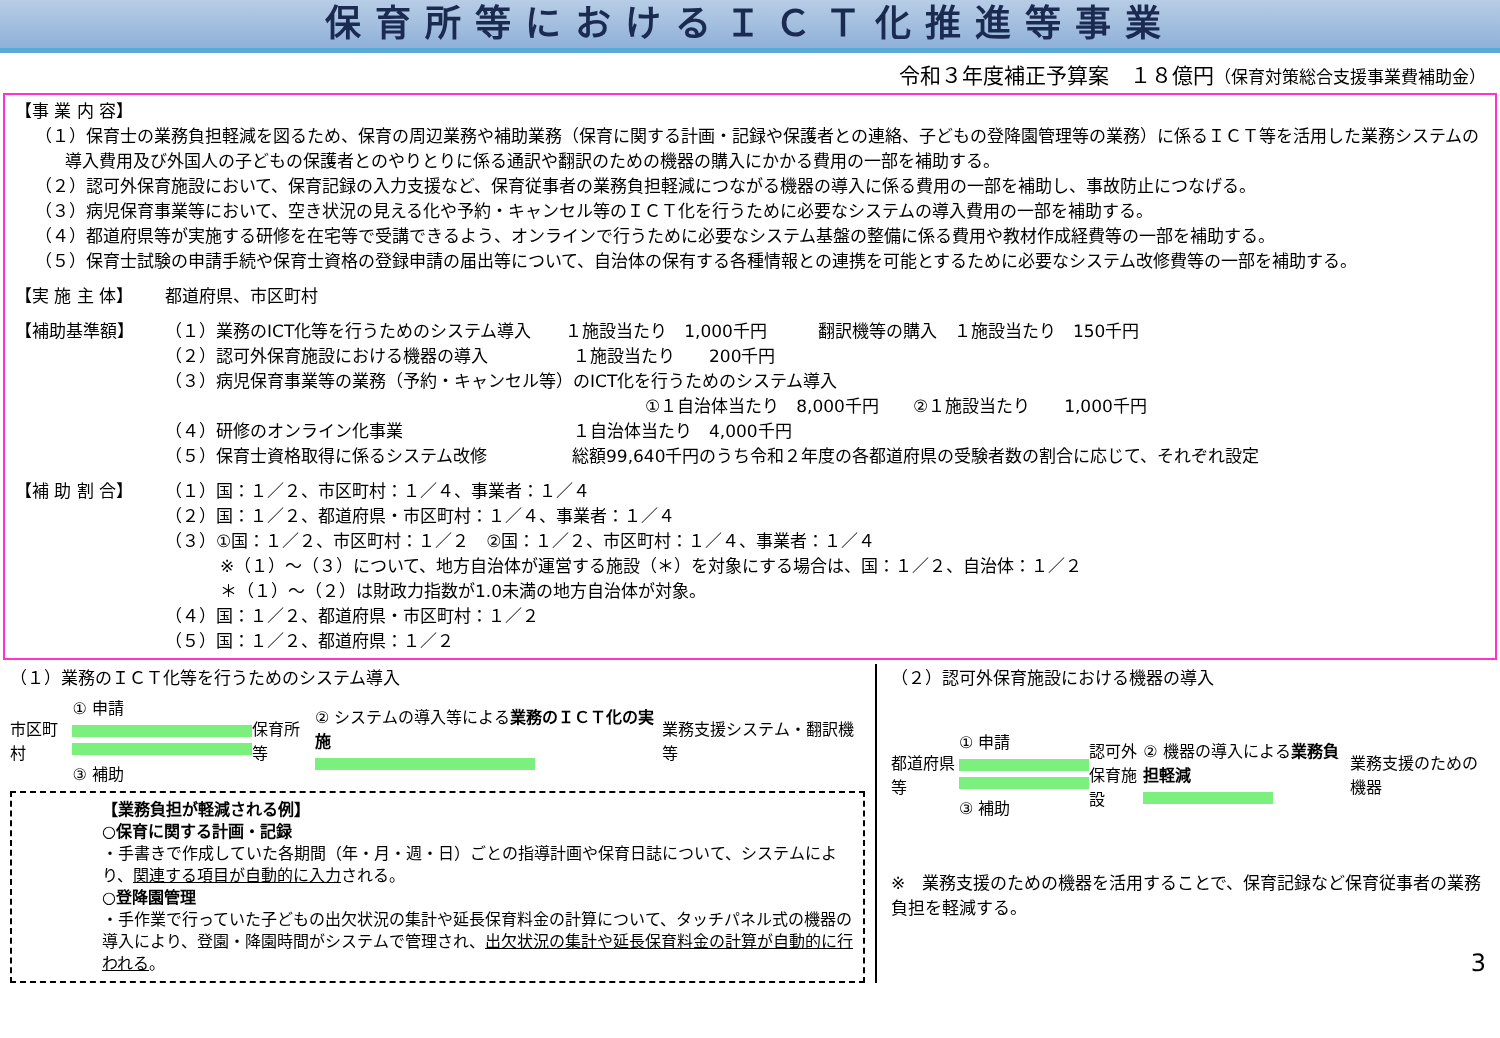保育所等におけるＩＣＴ化推進等事業
令和３年度補正予算案　１８億円（保育対策総合支援事業費補助金）
【事 業 内 容】
（１）保育士の業務負担軽減を図るため、保育の周辺業務や補助業務（保育に関する計画・記録や保護者との連絡、子どもの登降園管理等の業務）に係るＩＣＴ等を活用した業務システムの導入費用及び外国人の子どもの保護者とのやりとりに係る通訳や翻訳のための機器の購入にかかる費用の一部を補助する。
（２）認可外保育施設において、保育記録の入力支援など、保育従事者の業務負担軽減につながる機器の導入に係る費用の一部を補助し、事故防止につなげる。
（３）病児保育事業等において、空き状況の見える化や予約・キャンセル等のＩＣＴ化を行うために必要なシステムの導入費用の一部を補助する。
（４）都道府県等が実施する研修を在宅等で受講できるよう、オンラインで行うために必要なシステム基盤の整備に係る費用や教材作成経費等の一部を補助する。
（５）保育士試験の申請手続や保育士資格の登録申請の届出等について、自治体の保有する各種情報との連携を可能とするために必要なシステム改修費等の一部を補助する。
【実 施 主 体】 都道府県、市区町村
【補助基準額】 （１）業務のICT化等を行うためのシステム導入　　１施設当たり　1,000千円　　　翻訳機等の購入　１施設当たり　150千円
（２）認可外保育施設における機器の導入　　　　　１施設当たり　　200千円
（３）病児保育事業等の業務（予約・キャンセル等）のICT化を行うためのシステム導入
①１自治体当たり　8,000千円　　②１施設当たり　　1,000千円
（４）研修のオンライン化事業　　　　　　　　　　１自治体当たり　4,000千円
（５）保育士資格取得に係るシステム改修　　　　　総額99,640千円のうち令和２年度の各都道府県の受験者数の割合に応じて、それぞれ設定
【補 助 割 合】 （１）国：１／２、市区町村：１／４、事業者：１／４
（２）国：１／２、都道府県・市区町村：１／４、事業者：１／４
（３）①国：１／２、市区町村：１／２　②国：１／２、市区町村：１／４、事業者：１／４
※（１）～（３）について、地方自治体が運営する施設（＊）を対象にする場合は、国：１／２、自治体：１／２
＊（１）～（２）は財政力指数が1.0未満の地方自治体が対象。
（４）国：１／２、都道府県・市区町村：１／２
（５）国：１／２、都道府県：１／２
（１）業務のＩＣＴ化等を行うためのシステム導入
市区町村
① 申請
③ 補助
保育所等
② システムの導入等による業務のＩＣＴ化の実施
業務支援システム・翻訳機等
【業務負担が軽減される例】
○保育に関する計画・記録
・手書きで作成していた各期間（年・月・週・日）ごとの指導計画や保育日誌について、システムにより、関連する項目が自動的に入力される。
○登降園管理
・手作業で行っていた子どもの出欠状況の集計や延長保育料金の計算について、タッチパネル式の機器の導入により、登園・降園時間がシステムで管理され、出欠状況の集計や延長保育料金の計算が自動的に行われる。
（２）認可外保育施設における機器の導入
都道府県等
① 申請
③ 補助
認可外
保育施設
② 機器の導入による業務負担軽減 業務支援のための機器
※　業務支援のための機器を活用することで、保育記録など保育従事者の業務負担を軽減する。
3